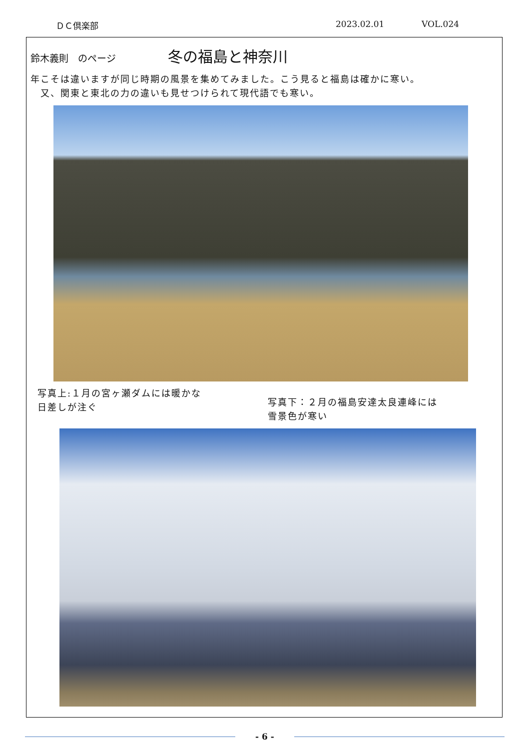ＤＣ倶楽部 2023.02.01 VOL.024
鈴木義則　のページ
冬の福島と神奈川
年こそは違いますが同じ時期の風景を集めてみました。こう見ると福島は確かに寒い。
　又、関東と東北の力の違いも見せつけられて現代語でも寒い。
写真上:１月の宮ヶ瀬ダムには暖かな
日差しが注ぐ
写真下：２月の福島安達太良連峰には
雪景色が寒い
- 6 -